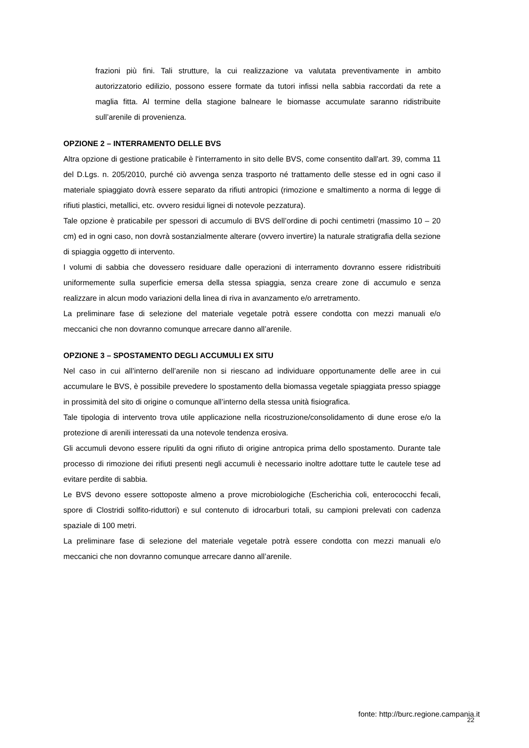frazioni più fini. Tali strutture, la cui realizzazione va valutata preventivamente in ambito autorizzatorio edilizio, possono essere formate da tutori infissi nella sabbia raccordati da rete a maglia fitta. Al termine della stagione balneare le biomasse accumulate saranno ridistribuite sull’arenile di provenienza.
OPZIONE 2 – INTERRAMENTO DELLE BVS
Altra opzione di gestione praticabile è l'interramento in sito delle BVS, come consentito dall'art. 39, comma 11 del D.Lgs. n. 205/2010, purché ciò avvenga senza trasporto né trattamento delle stesse ed in ogni caso il materiale spiaggiato dovrà essere separato da rifiuti antropici (rimozione e smaltimento a norma di legge di rifiuti plastici, metallici, etc. ovvero residui lignei di notevole pezzatura).
Tale opzione è praticabile per spessori di accumulo di BVS dell’ordine di pochi centimetri (massimo 10 – 20 cm) ed in ogni caso, non dovrà sostanzialmente alterare (ovvero invertire) la naturale stratigrafia della sezione di spiaggia oggetto di intervento.
I volumi di sabbia che dovessero residuare dalle operazioni di interramento dovranno essere ridistribuiti uniformemente sulla superficie emersa della stessa spiaggia, senza creare zone di accumulo e senza realizzare in alcun modo variazioni della linea di riva in avanzamento e/o arretramento.
La preliminare fase di selezione del materiale vegetale potrà essere condotta con mezzi manuali e/o meccanici che non dovranno comunque arrecare danno all’arenile.
OPZIONE 3 – SPOSTAMENTO DEGLI ACCUMULI EX SITU
Nel caso in cui all’interno dell’arenile non si riescano ad individuare opportunamente delle aree in cui accumulare le BVS, è possibile prevedere lo spostamento della biomassa vegetale spiaggiata presso spiagge in prossimità del sito di origine o comunque all’interno della stessa unità fisiografica.
Tale tipologia di intervento trova utile applicazione nella ricostruzione/consolidamento di dune erose e/o la protezione di arenili interessati da una notevole tendenza erosiva.
Gli accumuli devono essere ripuliti da ogni rifiuto di origine antropica prima dello spostamento. Durante tale processo di rimozione dei rifiuti presenti negli accumuli è necessario inoltre adottare tutte le cautele tese ad evitare perdite di sabbia.
Le BVS devono essere sottoposte almeno a prove microbiologiche (Escherichia coli, enterococchi fecali, spore di Clostridi solfito-riduttori) e sul contenuto di idrocarburi totali, su campioni prelevati con cadenza spaziale di 100 metri.
La preliminare fase di selezione del materiale vegetale potrà essere condotta con mezzi manuali e/o meccanici che non dovranno comunque arrecare danno all’arenile.
fonte: http://burc.regione.campania.it
22